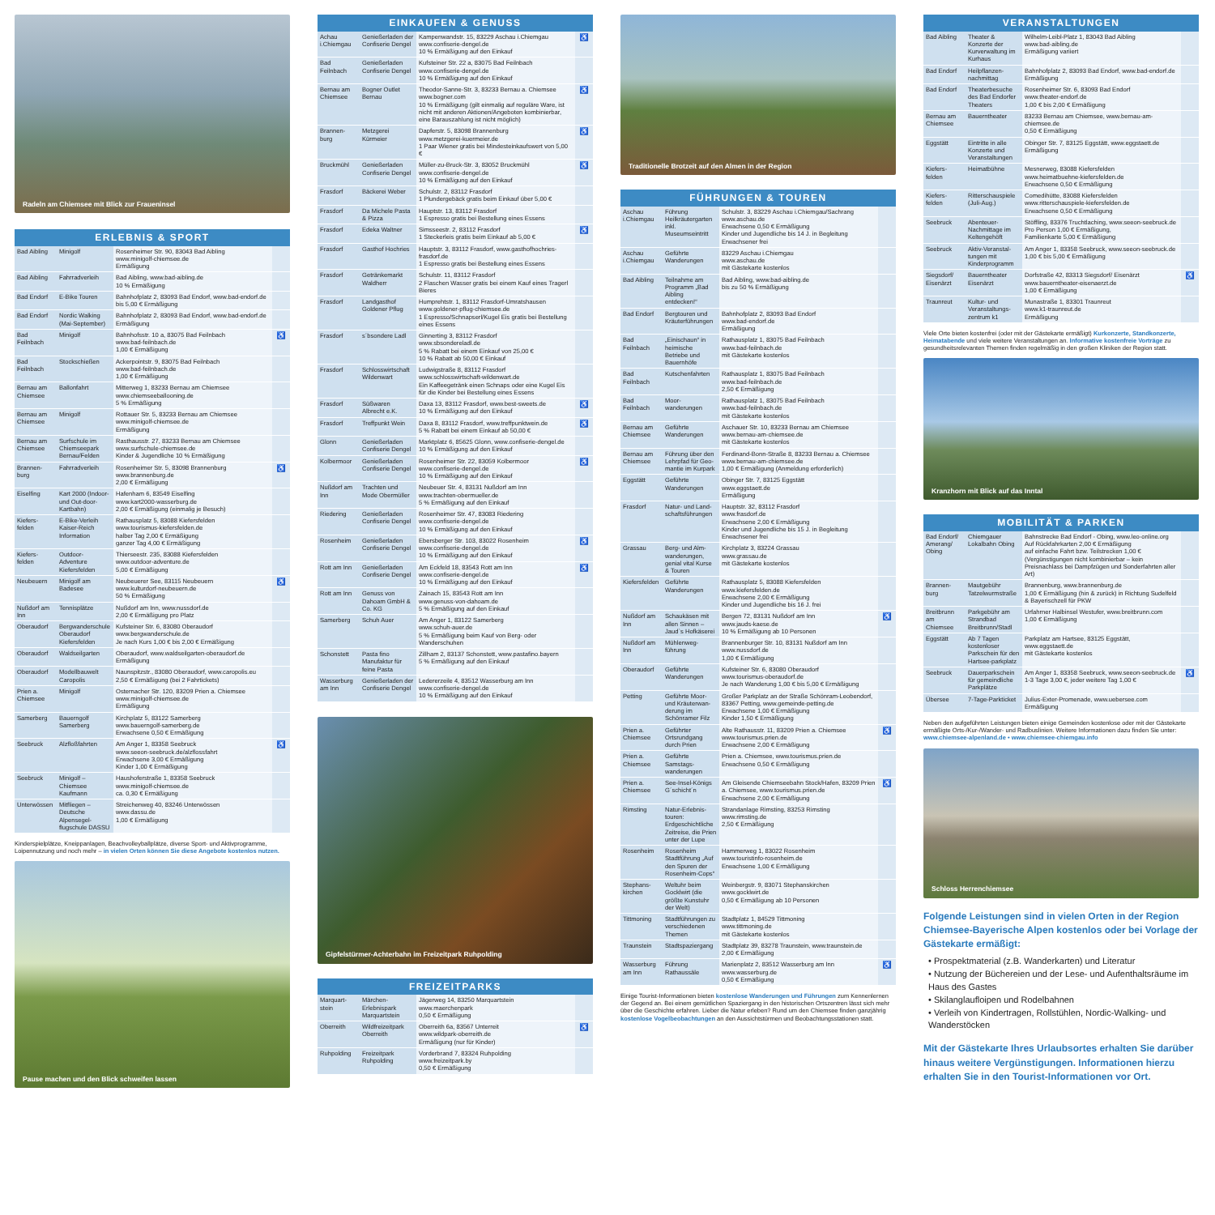Radeln am Chiemsee mit Blick zur Fraueninsel
ERLEBNIS & SPORT
| Bad Aibling | Minigolf | Rosenheimer Str. 90, 83043 Bad Aibling www.minigolf-chiemsee.de Ermäßigung | |
| Bad Aibling | Fahrradverleih | Bad Aibling, www.bad-aibling.de 10 % Ermäßigung | |
| Bad Endorf | E-Bike Touren | Bahnhofplatz 2, 83093 Bad Endorf, www.bad-endorf.de bis 5,00 € Ermäßigung | |
| Bad Endorf | Nordic Walking (Mai-September) | Bahnhofplatz 2, 83093 Bad Endorf, www.bad-endorf.de Ermäßigung | |
| Bad Feilnbach | Minigolf | Bahnhofsstr. 10 a, 83075 Bad Feilnbach www.bad-feilnbach.de 1,00 € Ermäßigung | ♿ |
| Bad Feilnbach | Stockschießen | Ackerpointstr. 9, 83075 Bad Feilnbach www.bad-feilnbach.de 1,00 € Ermäßigung | |
| Bernau am Chiemsee | Ballonfahrt | Mitterweg 1, 83233 Bernau am Chiemsee www.chiemseeballooning.de 5 % Ermäßigung | |
| Bernau am Chiemsee | Minigolf | Rottauer Str. 5, 83233 Bernau am Chiemsee www.minigolf-chiemsee.de Ermäßigung | |
| Bernau am Chiemsee | Surfschule im Chiemseepark Bernau/Felden | Rasthausstr. 27, 83233 Bernau am Chiemsee www.surfschule-chiemsee.de Kinder & Jugendliche 10 % Ermäßigung | |
| Brannen-burg | Fahrradverleih | Rosenheimer Str. 5, 83098 Brannenburg www.brannenburg.de 2,00 € Ermäßigung | ♿ |
| Eiselfing | Kart 2000 (Indoor- und Out-door-Kartbahn) | Hafenham 6, 83549 Eiselfing www.kart2000-wasserburg.de 2,00 € Ermäßigung (einmalig je Besuch) | |
| Kiefers-felden | E-Bike-Verleih Kaiser-Reich Information | Rathausplatz 5, 83088 Kiefersfelden www.tourismus-kiefersfelden.de halber Tag 2,00 € Ermäßigung ganzer Tag 4,00 € Ermäßigung | |
| Kiefers-felden | Outdoor-Adventure Kiefersfelden | Thierseestr. 235, 83088 Kiefersfelden www.outdoor-adventure.de 5,00 € Ermäßigung | |
| Neubeuern | Minigolf am Badesee | Neubeuerer See, 83115 Neubeuern www.kulturdorf-neubeuern.de 50 % Ermäßigung | ♿ |
| Nußdorf am Inn | Tennisplätze | Nußdorf am Inn, www.nussdorf.de 2,00 € Ermäßigung pro Platz | |
| Oberaudorf | Bergwanderschule Oberaudorf Kiefersfelden | Kufsteiner Str. 6, 83080 Oberaudorf www.bergwanderschule.de Je nach Kurs 1,00 € bis 2,00 € Ermäßigung | |
| Oberaudorf | Waldseilgarten | Oberaudorf, www.waldseilgarten-oberaudorf.de Ermäßigung | |
| Oberaudorf | Modellbauwelt Caropolis | Naunspitzstr., 83080 Oberaudorf, www.caropolis.eu 2,50 € Ermäßigung (bei 2 Fahrtickets) | |
| Prien a. Chiemsee | Minigolf | Osternacher Str. 120, 83209 Prien a. Chiemsee www.minigolf-chiemsee.de Ermäßigung | |
| Samerberg | Bauerngolf Samerberg | Kirchplatz 5, 83122 Samerberg www.bauerngolf-samerberg.de Erwachsene 0,50 € Ermäßigung | |
| Seebruck | Alzfloßfahrten | Am Anger 1, 83358 Seebruck www.seeon-seebruck.de/alzflossfahrt Erwachsene 3,00 € Ermäßigung Kinder 1,00 € Ermäßigung | ♿ |
| Seebruck | Minigolf – Chiemsee Kaufmann | Haushoferstraße 1, 83358 Seebruck www.minigolf-chiemsee.de ca. 0,30 € Ermäßigung | |
| Unterwössen | Mitfliegen – Deutsche Alpensegel-flugschule DASSU | Streichenweg 40, 83246 Unterwössen www.dassu.de 1,00 € Ermäßigung | |
Kinderspielplätze, Kneippanlagen, Beachvolleyballplätze, diverse Sport- und Aktivprogramme, Loipennutzung und noch mehr – in vielen Orten können Sie diese Angebote kostenlos nutzen.
Pause machen und den Blick schweifen lassen
EINKAUFEN & GENUSS
| Achau i.Chiemgau | Genießerladen der Confiserie Dengel | Kampenwandstr. 15, 83229 Aschau i.Chiemgau www.confiserie-dengel.de 10 % Ermäßigung auf den Einkauf | ♿ |
| Bad Feilnbach | Genießerladen Confiserie Dengel | Kufsteiner Str. 22 a, 83075 Bad Feilnbach www.confiserie-dengel.de 10 % Ermäßigung auf den Einkauf | |
| Bernau am Chiemsee | Bogner Outlet Bernau | Theodor-Sanne-Str. 3, 83233 Bernau a. Chiemsee www.bogner.com 10 % Ermäßigung (gilt einmalig auf reguläre Ware, ist nicht mit anderen Aktionen/Angeboten kombinierbar, eine Barauszahlung ist nicht möglich) | ♿ |
| Brannen-burg | Metzgerei Kürmeier | Dapferstr. 5, 83098 Brannenburg www.metzgerei-kuermeier.de 1 Paar Wiener gratis bei Mindesteinkaufswert von 5,00 € | ♿ |
| Bruckmühl | Genießerladen Confiserie Dengel | Müller-zu-Bruck-Str. 3, 83052 Bruckmühl www.confiserie-dengel.de 10 % Ermäßigung auf den Einkauf | ♿ |
| Frasdorf | Bäckerei Weber | Schulstr. 2, 83112 Frasdorf 1 Plundergebäck gratis beim Einkauf über 5,00 € | |
| Frasdorf | Da Michele Pasta & Pizza | Hauptstr. 13, 83112 Frasdorf 1 Espresso gratis bei Bestellung eines Essens | |
| Frasdorf | Edeka Waltner | Simsseestr. 2, 83112 Frasdorf 1 Steckerleis gratis beim Einkauf ab 5,00 € | ♿ |
| Frasdorf | Gasthof Hochries | Hauptstr. 3, 83112 Frasdorf, www.gasthofhochries-frasdorf.de 1 Espresso gratis bei Bestellung eines Essens | |
| Frasdorf | Getränkemarkt Waldherr | Schulstr. 11, 83112 Frasdorf 2 Flaschen Wasser gratis bei einem Kauf eines Tragerl Bieres | |
| Frasdorf | Landgasthof Goldener Pflug | Humprehtstr. 1, 83112 Frasdorf-Umratshausen www.goldener-pflug-chiemsee.de 1 Espresso/Schnapserl/Kugel Eis gratis bei Bestellung eines Essens | |
| Frasdorf | s´bsondere Ladl | Ginnerting 3, 83112 Frasdorf www.sbsondereladl.de 5 % Rabatt bei einem Einkauf von 25,00 € 10 % Rabatt ab 50,00 € Einkauf | |
| Frasdorf | Schlosswirtschaft Wildenwart | Ludwigstraße 8, 83112 Frasdorf www.schlosswirtschaft-wildenwart.de Ein Kaffeegetränk einen Schnaps oder eine Kugel Eis für die Kinder bei Bestellung eines Essens | |
| Frasdorf | Süßwaren Albrecht e.K. | Daxa 13, 83112 Frasdorf, www.best-sweets.de 10 % Ermäßigung auf den Einkauf | ♿ |
| Frasdorf | Treffpunkt Wein | Daxa 8, 83112 Frasdorf, www.treffpunktwein.de 5 % Rabatt bei einem Einkauf ab 50,00 € | ♿ |
| Glonn | Genießerladen Confiserie Dengel | Marktplatz 6, 85625 Glonn, www.confiserie-dengel.de 10 % Ermäßigung auf den Einkauf | |
| Kolbermoor | Genießerladen Confiserie Dengel | Rosenheimer Str. 22, 83059 Kolbermoor www.confiserie-dengel.de 10 % Ermäßigung auf den Einkauf | ♿ |
| Nußdorf am Inn | Trachten und Mode Obermüller | Neubeuer Str. 4, 83131 Nußdorf am Inn www.trachten-obermueller.de 5 % Ermäßigung auf den Einkauf | |
| Riedering | Genießerladen Confiserie Dengel | Rosenheimer Str. 47, 83083 Riedering www.confiserie-dengel.de 10 % Ermäßigung auf den Einkauf | |
| Rosenheim | Genießerladen Confiserie Dengel | Ebersberger Str. 103, 83022 Rosenheim www.confiserie-dengel.de 10 % Ermäßigung auf den Einkauf | ♿ |
| Rott am Inn | Genießerladen Confiserie Dengel | Am Eckfeld 18, 83543 Rott am Inn www.confiserie-dengel.de 10 % Ermäßigung auf den Einkauf | ♿ |
| Rott am Inn | Genuss von Dahoam GmbH & Co. KG | Zainach 15, 83543 Rott am Inn www.genuss-von-dahoam.de 5 % Ermäßigung auf den Einkauf | |
| Samerberg | Schuh Auer | Am Anger 1, 83122 Samerberg www.schuh-auer.de 5 % Ermäßigung beim Kauf von Berg- oder Wanderschuhen | |
| Schonstett | Pasta fino Manufaktur für feine Pasta | Zillham 2, 83137 Schonstett, www.pastafino.bayern 5 % Ermäßigung auf den Einkauf | |
| Wasserburg am Inn | Genießerladen der Confiserie Dengel | Ledererzeile 4, 83512 Wasserburg am Inn www.confiserie-dengel.de 10 % Ermäßigung auf den Einkauf | |
Gipfelstürmer-Achterbahn im Freizeitpark Ruhpolding
FREIZEITPARKS
| Marquart-stein | Märchen-Erlebnispark Marquartstein | Jägerweg 14, 83250 Marquartstein www.maerchenpark 0,50 € Ermäßigung | |
| Oberreith | Wildfreizeitpark Oberreith | Oberreith 6a, 83567 Unterreit www.wildpark-oberreith.de Ermäßigung (nur für Kinder) | ♿ |
| Ruhpolding | Freizeitpark Ruhpolding | Vorderbrand 7, 83324 Ruhpolding www.freizeitpark.by 0,50 € Ermäßigung | |
Traditionelle Brotzeit auf den Almen in der Region
FÜHRUNGEN & TOUREN
| Aschau i.Chiemgau | Führung Heilkräutergarten inkl. Museumseintritt | Schulstr. 3, 83229 Aschau i.Chiemgau/Sachrang www.aschau.de Erwachsene 0,50 € Ermäßigung Kinder und Jugendliche bis 14 J. in Begleitung Erwachsener frei | |
| Aschau i.Chiemgau | Geführte Wanderungen | 83229 Aschau i.Chiemgau www.aschau.de mit Gästekarte kostenlos | |
| Bad Aibling | Teilnahme am Programm „Bad Aibling entdecken!“ | Bad Aibling, www.bad-aibling.de bis zu 50 % Ermäßigung | |
| Bad Endorf | Bergtouren und Kräuterführungen | Bahnhofplatz 2, 83093 Bad Endorf www.bad-endorf.de Ermäßigung | |
| Bad Feilnbach | „Einischaun“ in heimische Betriebe und Bauernhöfe | Rathausplatz 1, 83075 Bad Feilnbach www.bad-feilnbach.de mit Gästekarte kostenlos | |
| Bad Feilnbach | Kutschenfahrten | Rathausplatz 1, 83075 Bad Feilnbach www.bad-feilnbach.de 2,50 € Ermäßigung | |
| Bad Feilnbach | Moor-wanderungen | Rathausplatz 1, 83075 Bad Feilnbach www.bad-feilnbach.de mit Gästekarte kostenlos | |
| Bernau am Chiemsee | Geführte Wanderungen | Aschauer Str. 10, 83233 Bernau am Chiemsee www.bernau-am-chiemsee.de mit Gästekarte kostenlos | |
| Bernau am Chiemsee | Führung über den Lehrpfad für Geo-mantie im Kurpark | Ferdinand-Bonn-Straße 8, 83233 Bernau a. Chiemsee www.bernau-am-chiemsee.de 1,00 € Ermäßigung (Anmeldung erforderlich) | |
| Eggstätt | Geführte Wanderungen | Obinger Str. 7, 83125 Eggstätt www.eggstaett.de Ermäßigung | |
| Frasdorf | Natur- und Land-schaftsführungen | Hauptstr. 32, 83112 Frasdorf www.frasdorf.de Erwachsene 2,00 € Ermäßigung Kinder und Jugendliche bis 15 J. in Begleitung Erwachsener frei | |
| Grassau | Berg- und Alm-wanderungen, genial vital Kurse & Touren | Kirchplatz 3, 83224 Grassau www.grassau.de mit Gästekarte kostenlos | |
| Kiefersfelden | Geführte Wanderungen | Rathausplatz 5, 83088 Kiefersfelden www.kiefersfelden.de Erwachsene 2,00 € Ermäßigung Kinder und Jugendliche bis 16 J. frei | |
| Nußdorf am Inn | Schaukäsen mit allen Sinnen – Jaud`s Hofkäserei | Bergen 72, 83131 Nußdorf am Inn www.jauds-kaese.de 10 % Ermäßigung ab 10 Personen | ♿ |
| Nußdorf am Inn | Mühlenweg-führung | Brannenburger Str. 10, 83131 Nußdorf am Inn www.nussdorf.de 1,00 € Ermäßigung | |
| Oberaudorf | Geführte Wanderungen | Kufsteiner Str. 6, 83080 Oberaudorf www.tourismus-oberaudorf.de Je nach Wanderung 1,00 € bis 5,00 € Ermäßigung | |
| Petting | Geführte Moor- und Kräuterwan-derung im Schönramer Filz | Großer Parkplatz an der Straße Schönram-Leobendorf, 83367 Petting, www.gemeinde-petting.de Erwachsene 1,00 € Ermäßigung Kinder 1,50 € Ermäßigung | |
| Prien a. Chiemsee | Geführter Ortsrundgang durch Prien | Alte Rathausstr. 11, 83209 Prien a. Chiemsee www.tourismus.prien.de Erwachsene 2,00 € Ermäßigung | ♿ |
| Prien a. Chiemsee | Geführte Samstags-wanderungen | Prien a. Chiemsee, www.tourismus.prien.de Erwachsene 0,50 € Ermäßigung | |
| Prien a. Chiemsee | See-Insel-Königs G´schicht´n | Am Gleisende Chiemseebahn Stock/Hafen, 83209 Prien a. Chiemsee, www.tourismus.prien.de Erwachsene 2,00 € Ermäßigung | ♿ |
| Rimsting | Natur-Erlebnis-touren: Erdgeschichtliche Zeitreise, die Prien unter der Lupe | Strandanlage Rimsting, 83253 Rimsting www.rimsting.de 2,50 € Ermäßigung | |
| Rosenheim | Rosenheim Stadtführung „Auf den Spuren der Rosenheim-Cops“ | Hammerweg 1, 83022 Rosenheim www.touristinfo-rosenheim.de Erwachsene 1,00 € Ermäßigung | |
| Stephans-kirchen | Weltuhr beim Gocklwirt (die größte Kunstuhr der Welt) | Weinbergstr. 9, 83071 Stephanskirchen www.gocklwirt.de 0,50 € Ermäßigung ab 10 Personen | |
| Tittmoning | Stadtführungen zu verschiedenen Themen | Stadtplatz 1, 84529 Tittmoning www.tittmoning.de mit Gästekarte kostenlos | |
| Traunstein | Stadtspaziergang | Stadtplatz 39, 83278 Traunstein, www.traunstein.de 2,00 € Ermäßigung | |
| Wasserburg am Inn | Führung Rathaussäle | Marienplatz 2, 83512 Wasserburg am Inn www.wasserburg.de 0,50 € Ermäßigung | ♿ |
Einige Tourist-Informationen bieten kostenlose Wanderungen und Führungen zum Kennenlernen der Gegend an. Bei einem gemütlichen Spaziergang in den historischen Ortszentren lässt sich mehr über die Geschichte erfahren. Lieber die Natur erleben? Rund um den Chiemsee finden ganzjährig kostenlose Vogelbeobachtungen an den Aussichtstürmen und Beobachtungsstationen statt.
VERANSTALTUNGEN
| Bad Aibling | Theater & Konzerte der Kurverwaltung im Kurhaus | Wilhelm-Leibl-Platz 1, 83043 Bad Aibling www.bad-aibling.de Ermäßigung variiert | |
| Bad Endorf | Heilpflanzen-nachmittag | Bahnhofplatz 2, 83093 Bad Endorf, www.bad-endorf.de Ermäßigung | |
| Bad Endorf | Theaterbesuche des Bad Endorfer Theaters | Rosenheimer Str. 6, 83093 Bad Endorf www.theater-endorf.de 1,00 € bis 2,00 € Ermäßigung | |
| Bernau am Chiemsee | Bauerntheater | 83233 Bernau am Chiemsee, www.bernau-am-chiemsee.de 0,50 € Ermäßigung | |
| Eggstätt | Eintritte in alle Konzerte und Veranstaltungen | Obinger Str. 7, 83125 Eggstätt, www.eggstaett.de Ermäßigung | |
| Kiefers-felden | Heimatbühne | Mesnerweg, 83088 Kiefersfelden www.heimatbuehne-kiefersfelden.de Erwachsene 0,50 € Ermäßigung | |
| Kiefers-felden | Ritterschauspiele (Juli-Aug.) | Comedihütte, 83088 Kiefersfelden www.ritterschauspiele-kiefersfelden.de Erwachsene 0,50 € Ermäßigung | |
| Seebruck | Abenteuer-Nachmittage im Keltengehöft | Stöffling, 83376 Truchtlaching, www.seeon-seebruck.de Pro Person 1,00 € Ermäßigung, Familienkarte 5,00 € Ermäßigung | |
| Seebruck | Aktiv-Veranstal-tungen mit Kinderprogramm | Am Anger 1, 83358 Seebruck, www.seeon-seebruck.de 1,00 € bis 5,00 € Ermäßigung | |
| Siegsdorf/ Eisenärzt | Bauerntheater Eisenärzt | Dorfstraße 42, 83313 Siegsdorf/ Eisenärzt www.bauerntheater-eisenaerzt.de 1,00 € Ermäßigung | ♿ |
| Traunreut | Kultur- und Veranstaltungs-zentrum k1 | Munastraße 1, 83301 Traunreut www.k1-traunreut.de Ermäßigung | |
Viele Orte bieten kostenfrei (oder mit der Gästekarte ermäßigt) Kurkonzerte, Standkonzerte, Heimatabende und viele weitere Veranstaltungen an. Informative kostenfreie Vorträge zu gesundheitsrelevanten Themen finden regelmäßig in den großen Kliniken der Region statt.
Kranzhorn mit Blick auf das Inntal
MOBILITÄT & PARKEN
| Bad Endorf/ Amerang/ Obing | Chiemgauer Lokalbahn Obing | Bahnstrecke Bad Endorf - Obing, www.leo-online.org Auf Rückfahrkarten 2,00 € Ermäßigung auf einfache Fahrt bzw. Teilstrecken 1,00 € (Vergünstigungen nicht kombinierbar – kein Preisnachlass bei Dampfzügen und Sonderfahrten aller Art) | |
| Brannen-burg | Mautgebühr Tatzelwurmstraße | Brannenburg, www.brannenburg.de 1,00 € Ermäßigung (hin & zurück) in Richtung Sudelfeld & Bayerischzell für PKW | |
| Breitbrunn am Chiemsee | Parkgebühr am Strandbad Breitbrunn/Stadl | Urfahrner Halbinsel Westufer, www.breitbrunn.com 1,00 € Ermäßigung | |
| Eggstätt | Ab 7 Tagen kostenloser Parkschein für den Hartsee-parkplatz | Parkplatz am Hartsee, 83125 Eggstätt, www.eggstaett.de mit Gästekarte kostenlos | |
| Seebruck | Dauerparkschein für gemeindliche Parkplätze | Am Anger 1, 83358 Seebruck, www.seeon-seebruck.de 1-3 Tage 3,00 €, jeder weitere Tag 1,00 € | ♿ |
| Übersee | 7-Tage-Parkticket | Julius-Exter-Promenade, www.uebersee.com Ermäßigung | |
Neben den aufgeführten Leistungen bieten einige Gemeinden kostenlose oder mit der Gästekarte ermäßigte Orts-/Kur-/Wander- und Radbuslinien. Weitere Informationen dazu finden Sie unter:
www.chiemsee-alpenland.de • www.chiemsee-chiemgau.info
Schloss Herrenchiemsee
Folgende Leistungen sind in vielen Orten in der Region Chiemsee-Bayerische Alpen kostenlos oder bei Vorlage der Gästekarte ermäßigt:
• Prospektmaterial (z.B. Wanderkarten) und Literatur
• Nutzung der Büchereien und der Lese- und Aufenthaltsräume im Haus des Gastes
• Skilanglaufloipen und Rodelbahnen
• Verleih von Kindertragen, Rollstühlen, Nordic-Walking- und Wanderstöcken
Mit der Gästekarte Ihres Urlaubsortes erhalten Sie darüber hinaus weitere Vergünstigungen. Informationen hierzu erhalten Sie in den Tourist-Informationen vor Ort.